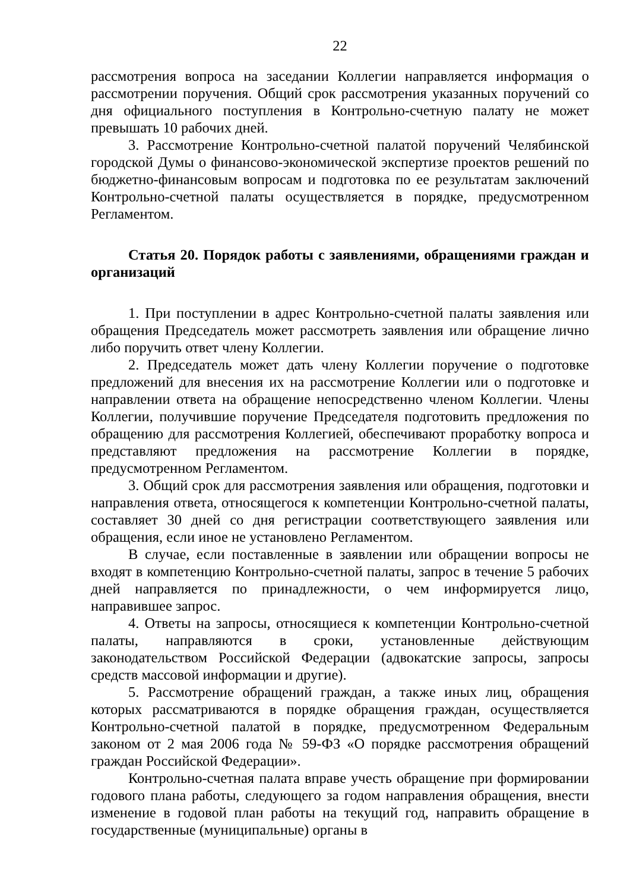22
рассмотрения вопроса на заседании Коллегии направляется информация о рассмотрении поручения. Общий срок рассмотрения указанных поручений со дня официального поступления в Контрольно-счетную палату не может превышать 10 рабочих дней.
3. Рассмотрение Контрольно-счетной палатой поручений Челябинской городской Думы о финансово-экономической экспертизе проектов решений по бюджетно-финансовым вопросам и подготовка по ее результатам заключений Контрольно-счетной палаты осуществляется в порядке, предусмотренном Регламентом.
Статья 20. Порядок работы с заявлениями, обращениями граждан и организаций
1. При поступлении в адрес Контрольно-счетной палаты заявления или обращения Председатель может рассмотреть заявления или обращение лично либо поручить ответ члену Коллегии.
2. Председатель может дать члену Коллегии поручение о подготовке предложений для внесения их на рассмотрение Коллегии или о подготовке и направлении ответа на обращение непосредственно членом Коллегии. Члены Коллегии, получившие поручение Председателя подготовить предложения по обращению для рассмотрения Коллегией, обеспечивают проработку вопроса и представляют предложения на рассмотрение Коллегии в порядке, предусмотренном Регламентом.
3. Общий срок для рассмотрения заявления или обращения, подготовки и направления ответа, относящегося к компетенции Контрольно-счетной палаты, составляет 30 дней со дня регистрации соответствующего заявления или обращения, если иное не установлено Регламентом.
В случае, если поставленные в заявлении или обращении вопросы не входят в компетенцию Контрольно-счетной палаты, запрос в течение 5 рабочих дней направляется по принадлежности, о чем информируется лицо, направившее запрос.
4. Ответы на запросы, относящиеся к компетенции Контрольно-счетной палаты, направляются в сроки, установленные действующим законодательством Российской Федерации (адвокатские запросы, запросы средств массовой информации и другие).
5. Рассмотрение обращений граждан, а также иных лиц, обращения которых рассматриваются в порядке обращения граждан, осуществляется Контрольно-счетной палатой в порядке, предусмотренном Федеральным законом от 2 мая 2006 года № 59-ФЗ «О порядке рассмотрения обращений граждан Российской Федерации».
Контрольно-счетная палата вправе учесть обращение при формировании годового плана работы, следующего за годом направления обращения, внести изменение в годовой план работы на текущий год, направить обращение в государственные (муниципальные) органы в